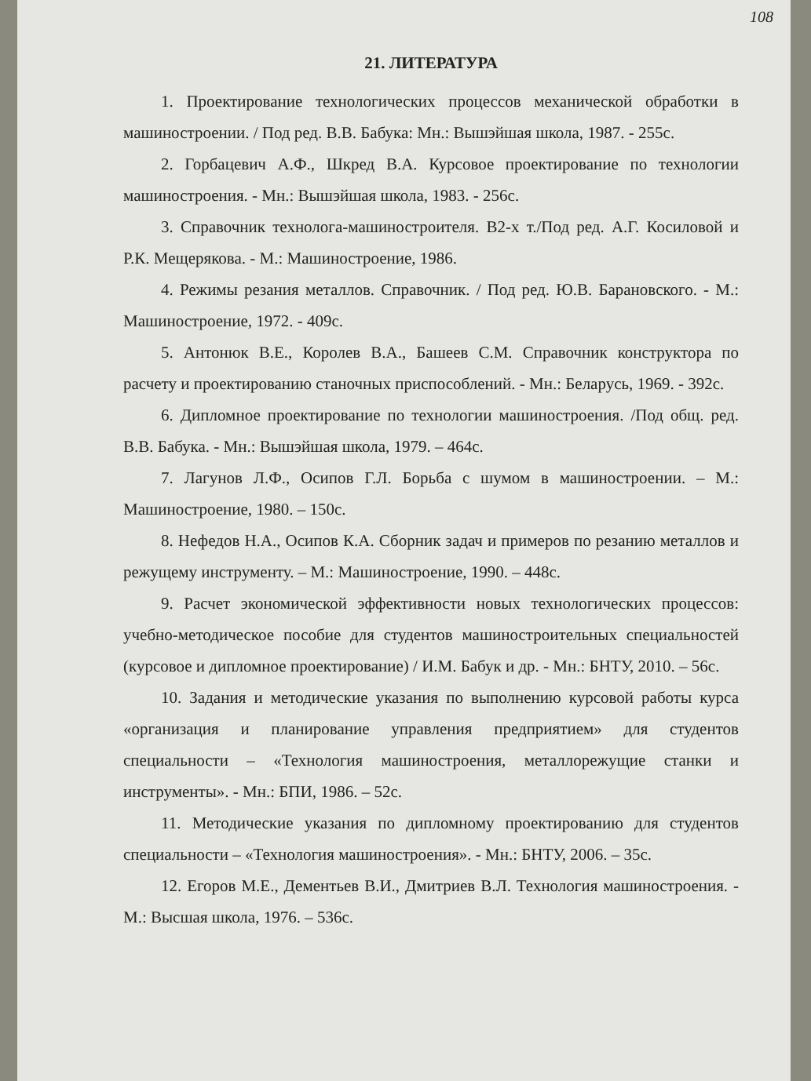108
21. ЛИТЕРАТУРА
1. Проектирование технологических процессов механической обработки в машиностроении. / Под ред. В.В. Бабука: Мн.: Вышэйшая школа, 1987. - 255с.
2. Горбацевич А.Ф., Шкред В.А. Курсовое проектирование по технологии машиностроения. - Мн.: Вышэйшая школа, 1983. - 256с.
3. Справочник технолога-машиностроителя. В2-х т./Под ред. А.Г. Косиловой и Р.К. Мещерякова. - М.: Машиностроение, 1986.
4. Режимы резания металлов. Справочник. / Под ред. Ю.В. Барановского. - М.: Машиностроение, 1972. - 409с.
5. Антонюк В.Е., Королев В.А., Башеев С.М. Справочник конструктора по расчету и проектированию станочных приспособлений. - Мн.: Беларусь, 1969. - 392с.
6. Дипломное проектирование по технологии машиностроения. /Под общ. ред. В.В. Бабука. - Мн.: Вышэйшая школа, 1979. – 464с.
7. Лагунов Л.Ф., Осипов Г.Л. Борьба с шумом в машиностроении. – М.: Машиностроение, 1980. – 150с.
8. Нефедов Н.А., Осипов К.А. Сборник задач и примеров по резанию металлов и режущему инструменту. – М.: Машиностроение, 1990. – 448с.
9. Расчет экономической эффективности новых технологических процессов: учебно-методическое пособие для студентов машиностроительных специальностей (курсовое и дипломное проектирование) / И.М. Бабук и др. - Мн.: БНТУ, 2010. – 56с.
10. Задания и методические указания по выполнению курсовой работы курса «организация и планирование управления предприятием» для студентов специальности – «Технология машиностроения, металлорежущие станки и инструменты». - Мн.: БПИ, 1986. – 52с.
11. Методические указания по дипломному проектированию для студентов специальности – «Технология машиностроения». - Мн.: БНТУ, 2006. – 35с.
12. Егоров М.Е., Дементьев В.И., Дмитриев В.Л. Технология машиностроения. - М.: Высшая школа, 1976. – 536с.